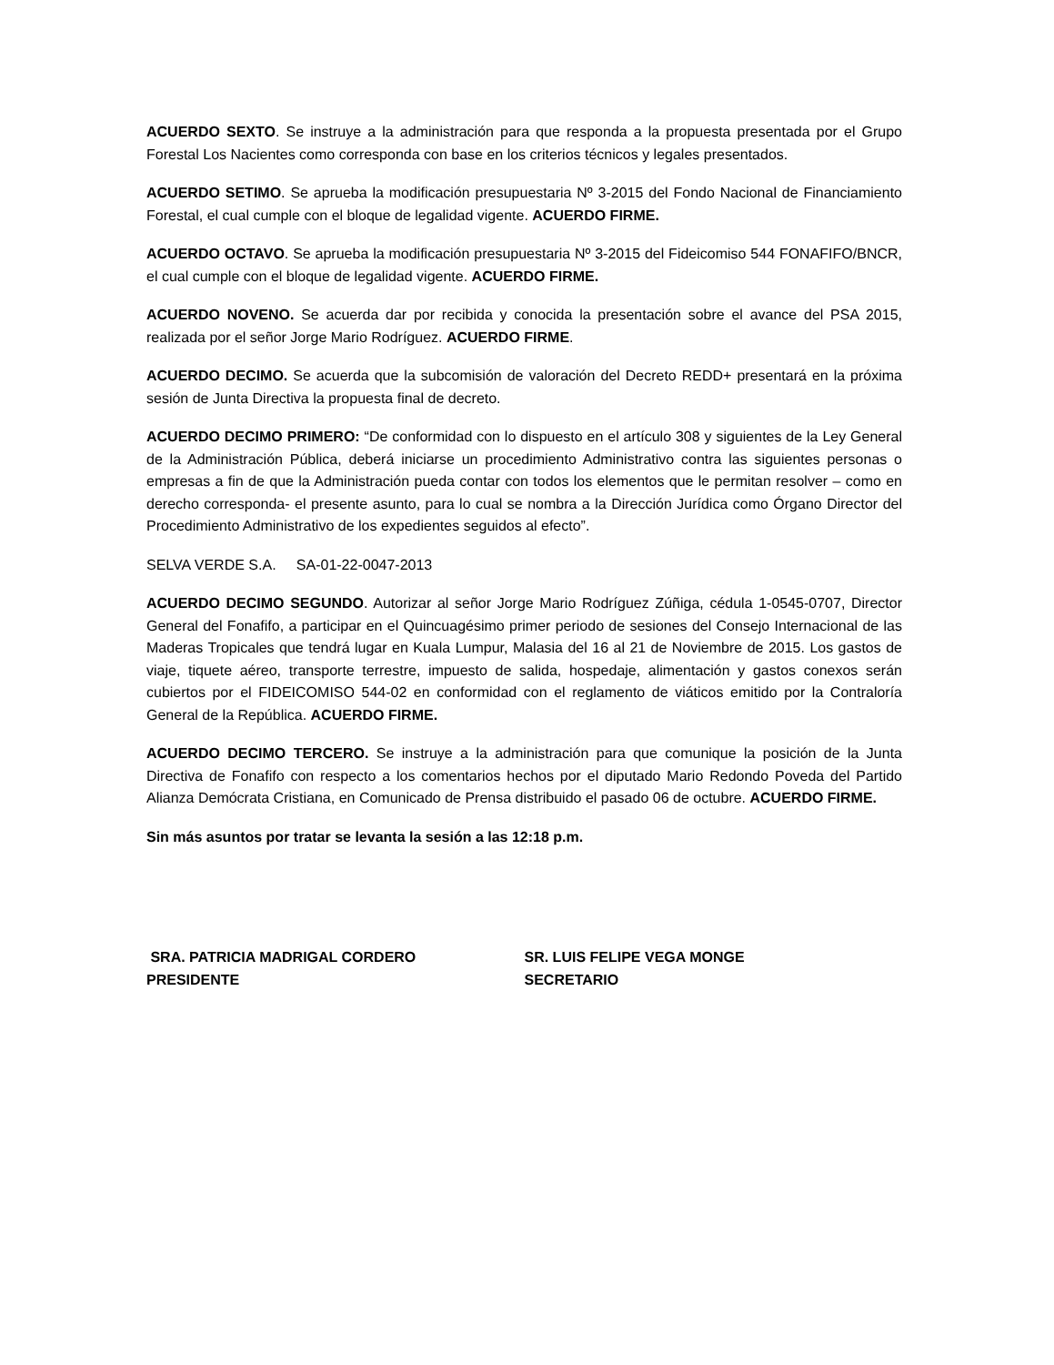ACUERDO SEXTO. Se instruye a la administración para que responda a la propuesta presentada por el Grupo Forestal Los Nacientes como corresponda con base en los criterios técnicos y legales presentados.
ACUERDO SETIMO. Se aprueba la modificación presupuestaria Nº 3-2015 del Fondo Nacional de Financiamiento Forestal, el cual cumple con el bloque de legalidad vigente. ACUERDO FIRME.
ACUERDO OCTAVO. Se aprueba la modificación presupuestaria Nº 3-2015 del Fideicomiso 544 FONAFIFO/BNCR, el cual cumple con el bloque de legalidad vigente. ACUERDO FIRME.
ACUERDO NOVENO. Se acuerda dar por recibida y conocida la presentación sobre el avance del PSA 2015, realizada por el señor Jorge Mario Rodríguez. ACUERDO FIRME.
ACUERDO DECIMO. Se acuerda que la subcomisión de valoración del Decreto REDD+ presentará en la próxima sesión de Junta Directiva la propuesta final de decreto.
ACUERDO DECIMO PRIMERO: “De conformidad con lo dispuesto en el artículo 308 y siguientes de la Ley General de la Administración Pública, deberá iniciarse un procedimiento Administrativo contra las siguientes personas o empresas a fin de que la Administración pueda contar con todos los elementos que le permitan resolver – como en derecho corresponda- el presente asunto, para lo cual se nombra a la Dirección Jurídica como Órgano Director del Procedimiento Administrativo de los expedientes seguidos al efecto”.
SELVA VERDE S.A. SA-01-22-0047-2013
ACUERDO DECIMO SEGUNDO. Autorizar al señor Jorge Mario Rodríguez Zúñiga, cédula 1-0545-0707, Director General del Fonafifo, a participar en el Quincuagésimo primer periodo de sesiones del Consejo Internacional de las Maderas Tropicales que tendrá lugar en Kuala Lumpur, Malasia del 16 al 21 de Noviembre de 2015. Los gastos de viaje, tiquete aéreo, transporte terrestre, impuesto de salida, hospedaje, alimentación y gastos conexos serán cubiertos por el FIDEICOMISO 544-02 en conformidad con el reglamento de viáticos emitido por la Contraloría General de la República. ACUERDO FIRME.
ACUERDO DECIMO TERCERO. Se instruye a la administración para que comunique la posición de la Junta Directiva de Fonafifo con respecto a los comentarios hechos por el diputado Mario Redondo Poveda del Partido Alianza Demócrata Cristiana, en Comunicado de Prensa distribuido el pasado 06 de octubre. ACUERDO FIRME.
Sin más asuntos por tratar se levanta la sesión a las 12:18 p.m.
SRA. PATRICIA MADRIGAL CORDERO
PRESIDENTE
SR. LUIS FELIPE VEGA MONGE
SECRETARIO